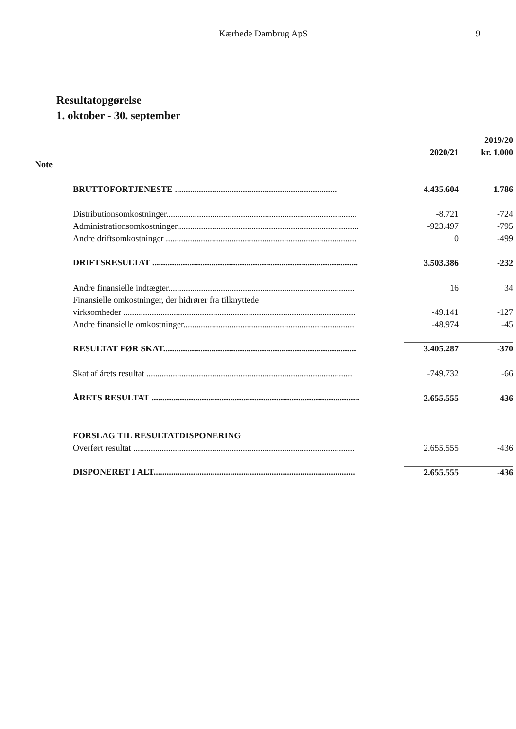Kærhede Dambrug ApS 9
Resultatopgørelse
1. oktober - 30. september
| | | | 2019/20 |
| --- | --- | --- | --- |
| | | 2020/21 | kr. 1.000 |
| Note | | | |
| | BRUTTOFORTJENESTE .......................................................................... | 4.435.604 | 1.786 |
| | Distributionsomkostninger....................................................................................... | -8.721 | -724 |
| | Administrationsomkostninger................................................................................... | -923.497 | -795 |
| | Andre driftsomkostninger ....................................................................................... | 0 | -499 |
| | DRIFTSRESULTAT .............................................................................................. | 3.503.386 | -232 |
| | Andre finansielle indtægter..................................................................................... | 16 | 34 |
| | Finansielle omkostninger, der hidrører fra tilknyttede | | |
| | virksomheder .......................................................................................................... | -49.141 | -127 |
| | Andre finansielle omkostninger.............................................................................. | -48.974 | -45 |
| | RESULTAT FØR SKAT........................................................................................ | 3.405.287 | -370 |
| | Skat af årets resultat .............................................................................................. | -749.732 | -66 |
| | ÅRETS RESULTAT ............................................................................................... | 2.655.555 | -436 |
| | FORSLAG TIL RESULTATDISPONERING | | |
| | Overført resultat ..................................................................................................... | 2.655.555 | -436 |
| | DISPONERET I ALT............................................................................................ | 2.655.555 | -436 |